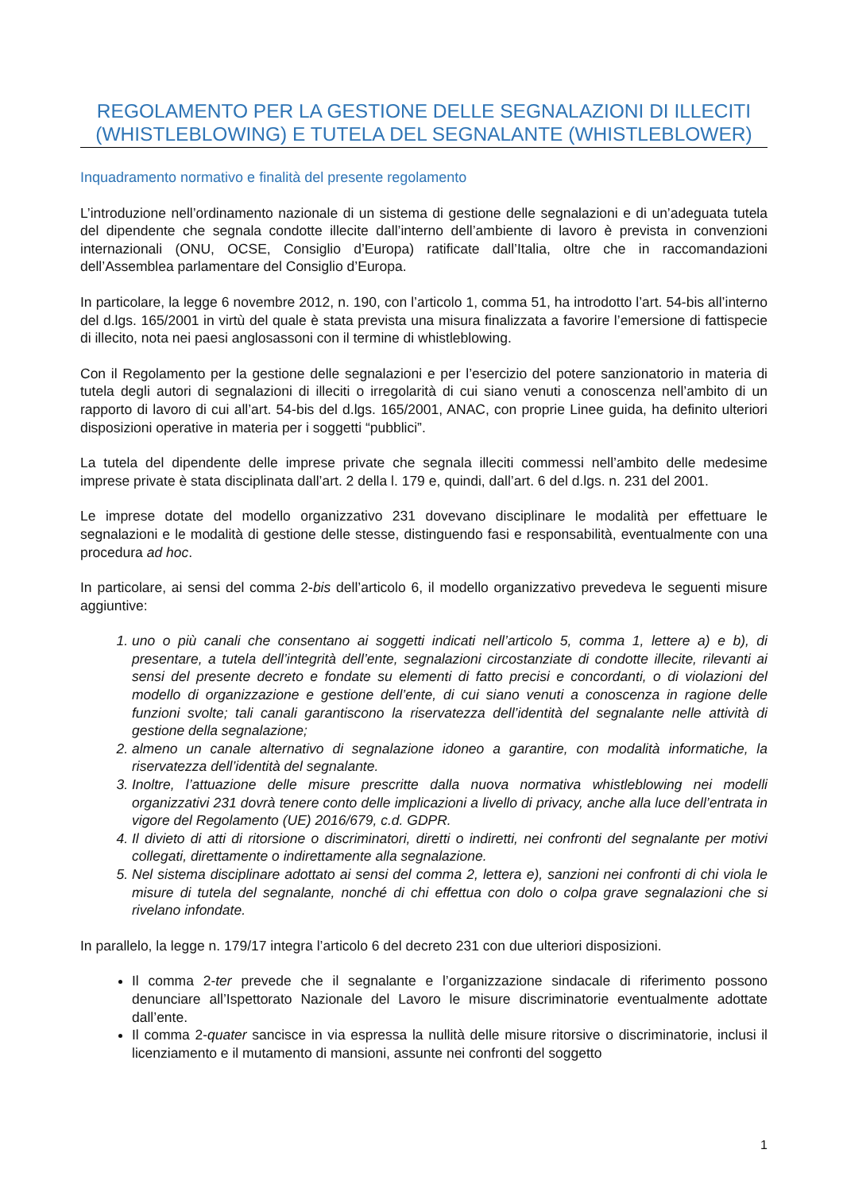REGOLAMENTO PER LA GESTIONE DELLE SEGNALAZIONI DI ILLECITI (WHISTLEBLOWING) E TUTELA DEL SEGNALANTE (WHISTLEBLOWER)
Inquadramento normativo e finalità del presente regolamento
L’introduzione nell’ordinamento nazionale di un sistema di gestione delle segnalazioni e di un’adeguata tutela del dipendente che segnala condotte illecite dall’interno dell’ambiente di lavoro è prevista in convenzioni internazionali (ONU, OCSE, Consiglio d’Europa) ratificate dall’Italia, oltre che in raccomandazioni dell’Assemblea parlamentare del Consiglio d’Europa.
In particolare, la legge 6 novembre 2012, n. 190, con l’articolo 1, comma 51, ha introdotto l’art. 54-bis all’interno del d.lgs. 165/2001 in virtù del quale è stata prevista una misura finalizzata a favorire l’emersione di fattispecie di illecito, nota nei paesi anglosassoni con il termine di whistleblowing.
Con il Regolamento per la gestione delle segnalazioni e per l’esercizio del potere sanzionatorio in materia di tutela degli autori di segnalazioni di illeciti o irregolarità di cui siano venuti a conoscenza nell’ambito di un rapporto di lavoro di cui all’art. 54-bis del d.lgs. 165/2001, ANAC, con proprie Linee guida, ha definito ulteriori disposizioni operative in materia per i soggetti “pubblici”.
La tutela del dipendente delle imprese private che segnala illeciti commessi nell’ambito delle medesime imprese private è stata disciplinata dall’art. 2 della l. 179 e, quindi, dall’art. 6 del d.lgs. n. 231 del 2001.
Le imprese dotate del modello organizzativo 231 dovevano disciplinare le modalità per effettuare le segnalazioni e le modalità di gestione delle stesse, distinguendo fasi e responsabilità, eventualmente con una procedura ad hoc.
In particolare, ai sensi del comma 2-bis dell’articolo 6, il modello organizzativo prevedeva le seguenti misure aggiuntive:
1. uno o più canali che consentano ai soggetti indicati nell’articolo 5, comma 1, lettere a) e b), di presentare, a tutela dell’integrità dell’ente, segnalazioni circostanziate di condotte illecite, rilevanti ai sensi del presente decreto e fondate su elementi di fatto precisi e concordanti, o di violazioni del modello di organizzazione e gestione dell’ente, di cui siano venuti a conoscenza in ragione delle funzioni svolte; tali canali garantiscono la riservatezza dell’identità del segnalante nelle attività di gestione della segnalazione;
2. almeno un canale alternativo di segnalazione idoneo a garantire, con modalità informatiche, la riservatezza dell’identità del segnalante.
3. Inoltre, l’attuazione delle misure prescritte dalla nuova normativa whistleblowing nei modelli organizzativi 231 dovrà tenere conto delle implicazioni a livello di privacy, anche alla luce dell’entrata in vigore del Regolamento (UE) 2016/679, c.d. GDPR.
4. Il divieto di atti di ritorsione o discriminatori, diretti o indiretti, nei confronti del segnalante per motivi collegati, direttamente o indirettamente alla segnalazione.
5. Nel sistema disciplinare adottato ai sensi del comma 2, lettera e), sanzioni nei confronti di chi viola le misure di tutela del segnalante, nonché di chi effettua con dolo o colpa grave segnalazioni che si rivelano infondate.
In parallelo, la legge n. 179/17 integra l’articolo 6 del decreto 231 con due ulteriori disposizioni.
Il comma 2-ter prevede che il segnalante e l’organizzazione sindacale di riferimento possono denunciare all’Ispettorato Nazionale del Lavoro le misure discriminatorie eventualmente adottate dall’ente.
Il comma 2-quater sancisce in via espressa la nullità delle misure ritorsive o discriminatorie, inclusi il licenziamento e il mutamento di mansioni, assunte nei confronti del soggetto
1